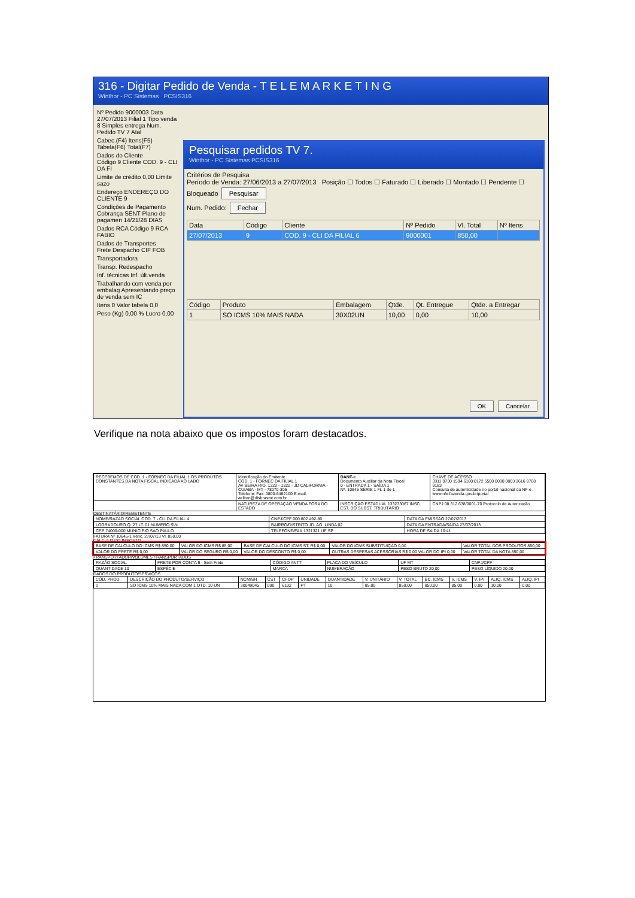316 - Digitar Pedido de Venda - T E L E M A R K E T I N G
Winthor - PC Sistemas PCSIS316
Nº Pedido 9000003 Data 27/07/2013 Filial 1 Tipo venda 8 Simples entrega Num. Pedido TV 7 Atal
Cabec.(F4) Itens(F5) Tabela(F6) Total(F7)
Dados do Cliente
Código 9 Cliente COD. 9 - CLI DA FI
Limite de crédito 0,00 Limite sazo
Endereço ENDEREÇO DO CLIENTE 9
Condições de Pagamento
Cobrança SENT Plano de pagamen 14/21/28 DIAS
Dados RCA Código 9 RCA FABIO
Dados de Transportes
Frete Despacho CIF FOB
Transportadora
Transp. Redespacho
Inf. técnicas Inf. últ.venda
Trabalhando com venda por embalag Apresentando preço de venda sem IC
Itens 0 Valor tabela 0,0
Peso (Kg) 0,00 % Lucro 0,00
Pesquisar pedidos TV 7.
Winthor - PC Sistemas PCSIS316
Critérios de Pesquisa
Período de Venda: 27/06/2013 a 27/07/2013 Posição ☐ Todos ☐ Faturado ☐ Liberado ☐ Montado ☐ Pendente ☐ Bloqueado Pesquisar
Num. Pedido: Fechar
| Data | Código | Cliente | Nº Pedido | Vl. Total | Nº Itens |
| --- | --- | --- | --- | --- | --- |
| 27/07/2013 | 9 | COD. 9 - CLI DA FILIAL 6 | 9000001 | 850,00 | |
| Código | Produto | Embalagem | Qtde. | Qt. Entregue | Qtde. a Entregar |
| --- | --- | --- | --- | --- | --- |
| 1 | SO ICMS 10% MAIS NADA | 30X02UN | 10,00 | 0,00 | 10,00 |
OK Cancelar
Verifique na nota abaixo que os impostos foram destacados.
| RECEBEMOS DE COD. 1 - FORNEC DA FILIAL 1 OS PRODUTOS CONSTANTES DA NOTA FISCAL INDICADA AO LADO | Identificação do Emitente COD. 1 - FORNEC DA FILIAL 1 AV BEIRA RIO, 1322 - 1322 - JD CALIFORNIA - CUIABA - MT - 78070-305 Telefone: Fax: 0800-6462100 E-mail: aeliton@disbrasmt.com.br | DANF-e Documento Auxiliar da Nota Fiscal 0 - ENTRADA 1 - SAÍDA 1 Nº. 10645 SÉRIE 1 FL 1 de 1 | CHAVE DE ACESSO 3311 0730 1594 6100 0172 5500 0000 0003 3616 9768 9183 Consulta de autenticidade no portal nacional da NF-e www.nfe.fazenda.gov.br/portal |
| | NATUREZA DE OPERAÇÃO VENDA FORA DO ESTADO | INSCRIÇÃO ESTADUAL 133273067 INSC. EST. DO SUBST. TRIBUTÁRIO | CNPJ 08.312.638/0001-70 Protocolo de Autorização |
DESTINATÁRIO/REMETENTE
| NOME/RAZÃO SOCIAL COD. 7 - CLI DA FILIAL 4 | CNPJ/CPF 000.802.492-80 | DATA DA EMISSÃO 27/07/2013 |
| LOGRADOURO Q. 27 LT. 01 NÚMERO S\N | BAIRRO/DISTRITO JD. AG. LINDA 02 | DATA DA ENTRADA/SAÍDA 27/07/2013 |
| CEP 74000-000 MUNICÍPIO SAO PAULO | TELEFONE/FAX 1321321 UF SP | HORA DE SAÍDA 10:41 |
FATURA Nº 10645-1 Venc. 27/07/13 Vl. 850,00
CÁLCULO DO IMPOSTO
| BASE DE CÁLCULO DO ICMS R$ 850,00 | VALOR DO ICMS R$ 85,00 | BASE DE CÁLCULO DO ICMS ST. R$ 0,00 | VALOR DO ICMS SUBSTITUIÇÃO 0,00 | VALOR TOTAL DOS PRODUTOS 850,00 |
| VALOR DO FRETE R$ 0,00 | VALOR DO SEGURO R$ 0,00 | VALOR DO DESCONTO R$ 0,00 | OUTRAS DESPESAS ACESSÓRIAS R$ 0,00 VALOR DO IPI 0,00 | VALOR TOTAL DA NOTA 850,00 |
TRANSPORTADOR/VOLUMES TRANSPORTADOS
| RAZÃO SOCIAL | FRETE POR CONTA 9 - Sem Frete | CÓDIGO ANTT | PLACA DO VEÍCULO | UF MT | CNPJ/CPF |
| QUANTIDADE 10 | ESPÉCIE | MARCA | NUMERAÇÃO | PESO BRUTO 20,00 | PESO LÍQUIDO 20,00 |
DADOS DO PRODUTO/SERVIÇOS
| CÓD. PROD. | DESCRIÇÃO DO PRODUTO/SERVIÇO | NCM/SH | CST | CFOP | UNIDADE | QUANTIDADE | V. UNITÁRIO | V. TOTAL | BC. ICMS | V. ICMS | V. IPI | ALIQ. ICMS | ALIQ. IPI |
| 1 | SO ICMS 10% MAIS NADA COM 1 QTD. 10 UN | 30049045 | 000 | 6102 | PT | 10 | 85,00 | 850,00 | 850,00 | 85,00 | 0,00 | 10,00 | 0,00 |